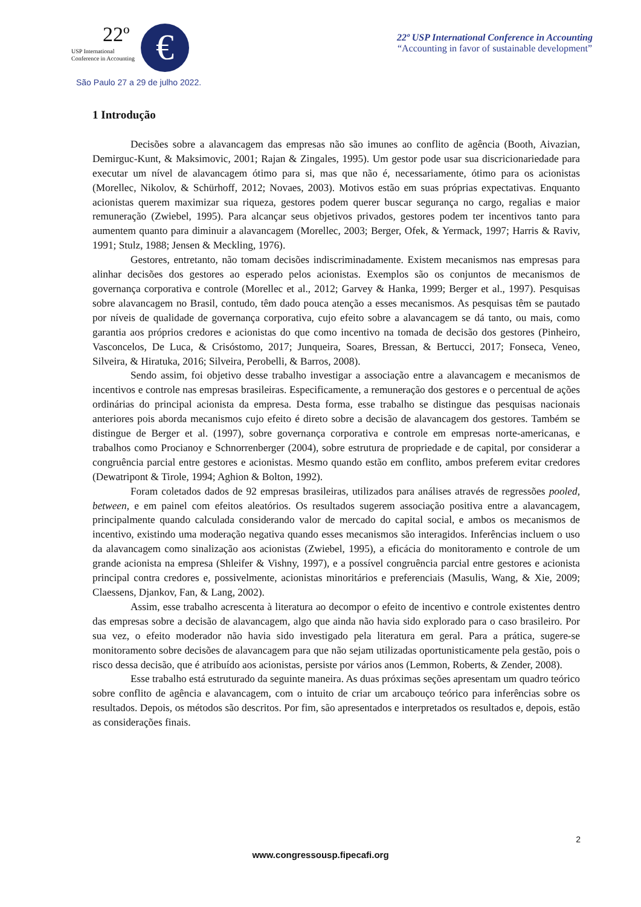USP International
Conference in Accounting
€
22º USP International Conference in Accounting
“Accounting in favor of sustainable development”
22º
São Paulo 27 a 29 de julho 2022.
1 Introdução
Decisões sobre a alavancagem das empresas não são imunes ao conflito de agência (Booth, Aivazian, Demirguc-Kunt, & Maksimovic, 2001; Rajan & Zingales, 1995). Um gestor pode usar sua discricionariedade para executar um nível de alavancagem ótimo para si, mas que não é, necessariamente, ótimo para os acionistas (Morellec, Nikolov, & Schürhoff, 2012; Novaes, 2003). Motivos estão em suas próprias expectativas. Enquanto acionistas querem maximizar sua riqueza, gestores podem querer buscar segurança no cargo, regalias e maior remuneração (Zwiebel, 1995). Para alcançar seus objetivos privados, gestores podem ter incentivos tanto para aumentem quanto para diminuir a alavancagem (Morellec, 2003; Berger, Ofek, & Yermack, 1997; Harris & Raviv, 1991; Stulz, 1988; Jensen & Meckling, 1976).
Gestores, entretanto, não tomam decisões indiscriminadamente. Existem mecanismos nas empresas para alinhar decisões dos gestores ao esperado pelos acionistas. Exemplos são os conjuntos de mecanismos de governança corporativa e controle (Morellec et al., 2012; Garvey & Hanka, 1999; Berger et al., 1997). Pesquisas sobre alavancagem no Brasil, contudo, têm dado pouca atenção a esses mecanismos. As pesquisas têm se pautado por níveis de qualidade de governança corporativa, cujo efeito sobre a alavancagem se dá tanto, ou mais, como garantia aos próprios credores e acionistas do que como incentivo na tomada de decisão dos gestores (Pinheiro, Vasconcelos, De Luca, & Crisóstomo, 2017; Junqueira, Soares, Bressan, & Bertucci, 2017; Fonseca, Veneo, Silveira, & Hiratuka, 2016; Silveira, Perobelli, & Barros, 2008).
Sendo assim, foi objetivo desse trabalho investigar a associação entre a alavancagem e mecanismos de incentivos e controle nas empresas brasileiras. Especificamente, a remuneração dos gestores e o percentual de ações ordinárias do principal acionista da empresa. Desta forma, esse trabalho se distingue das pesquisas nacionais anteriores pois aborda mecanismos cujo efeito é direto sobre a decisão de alavancagem dos gestores. Também se distingue de Berger et al. (1997), sobre governança corporativa e controle em empresas norte-americanas, e trabalhos como Procianoy e Schnorrenberger (2004), sobre estrutura de propriedade e de capital, por considerar a congruência parcial entre gestores e acionistas. Mesmo quando estão em conflito, ambos preferem evitar credores (Dewatripont & Tirole, 1994; Aghion & Bolton, 1992).
Foram coletados dados de 92 empresas brasileiras, utilizados para análises através de regressões pooled, between, e em painel com efeitos aleatórios. Os resultados sugerem associação positiva entre a alavancagem, principalmente quando calculada considerando valor de mercado do capital social, e ambos os mecanismos de incentivo, existindo uma moderação negativa quando esses mecanismos são interagidos. Inferências incluem o uso da alavancagem como sinalização aos acionistas (Zwiebel, 1995), a eficácia do monitoramento e controle de um grande acionista na empresa (Shleifer & Vishny, 1997), e a possível congruência parcial entre gestores e acionista principal contra credores e, possivelmente, acionistas minoritários e preferenciais (Masulis, Wang, & Xie, 2009; Claessens, Djankov, Fan, & Lang, 2002).
Assim, esse trabalho acrescenta à literatura ao decompor o efeito de incentivo e controle existentes dentro das empresas sobre a decisão de alavancagem, algo que ainda não havia sido explorado para o caso brasileiro. Por sua vez, o efeito moderador não havia sido investigado pela literatura em geral. Para a prática, sugere-se monitoramento sobre decisões de alavancagem para que não sejam utilizadas oportunisticamente pela gestão, pois o risco dessa decisão, que é atribuído aos acionistas, persiste por vários anos (Lemmon, Roberts, & Zender, 2008).
Esse trabalho está estruturado da seguinte maneira. As duas próximas seções apresentam um quadro teórico sobre conflito de agência e alavancagem, com o intuito de criar um arcabouço teórico para inferências sobre os resultados. Depois, os métodos são descritos. Por fim, são apresentados e interpretados os resultados e, depois, estão as considerações finais.
2
www.congressousp.fipecafi.org